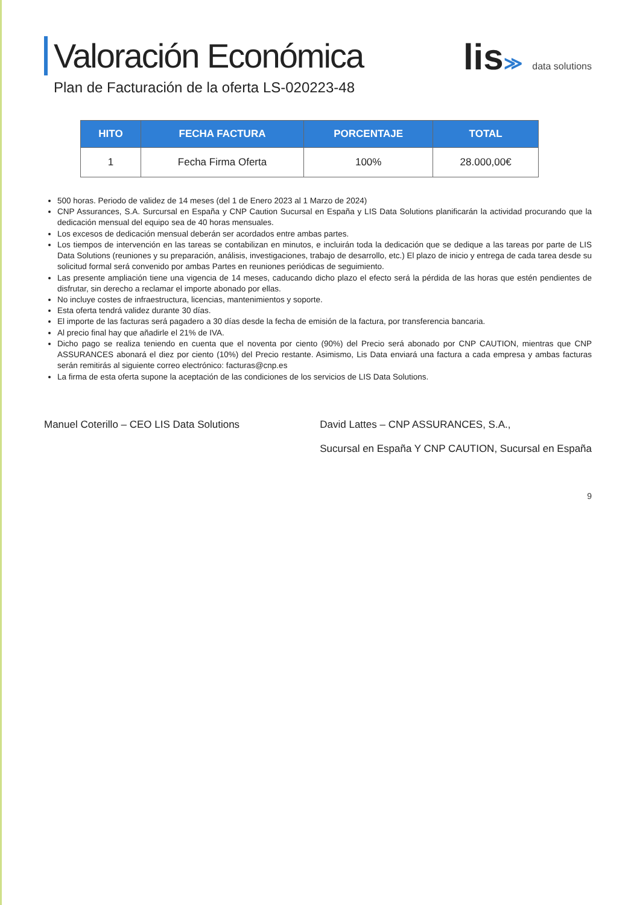Valoración Económica
Plan de Facturación de la oferta LS-020223-48
lis≫ data solutions
| HITO | FECHA FACTURA | PORCENTAJE | TOTAL |
| --- | --- | --- | --- |
| 1 | Fecha Firma Oferta | 100% | 28.000,00€ |
500 horas. Periodo de validez de 14 meses (del 1 de Enero 2023 al 1 Marzo de 2024)
CNP Assurances, S.A. Surcursal en España y CNP Caution Sucursal en España y LIS Data Solutions planificarán la actividad procurando que la dedicación mensual del equipo sea de 40 horas mensuales.
Los excesos de dedicación mensual deberán ser acordados entre ambas partes.
Los tiempos de intervención en las tareas se contabilizan en minutos, e incluirán toda la dedicación que se dedique a las tareas por parte de LIS Data Solutions (reuniones y su preparación, análisis, investigaciones, trabajo de desarrollo, etc.) El plazo de inicio y entrega de cada tarea desde su solicitud formal será convenido por ambas Partes en reuniones periódicas de seguimiento.
Las presente ampliación tiene una vigencia de 14 meses, caducando dicho plazo el efecto será la pérdida de las horas que estén pendientes de disfrutar, sin derecho a reclamar el importe abonado por ellas.
No incluye costes de infraestructura, licencias, mantenimientos y soporte.
Esta oferta tendrá validez durante 30 días.
El importe de las facturas será pagadero a 30 días desde la fecha de emisión de la factura, por transferencia bancaria.
Al precio final hay que añadirle el 21% de IVA.
Dicho pago se realiza teniendo en cuenta que el noventa por ciento (90%) del Precio será abonado por CNP CAUTION, mientras que CNP ASSURANCES abonará el diez por ciento (10%) del Precio restante. Asimismo, Lis Data enviará una factura a cada empresa y ambas facturas serán remitirás al siguiente correo electrónico: facturas@cnp.es
La firma de esta oferta supone la aceptación de las condiciones de los servicios de LIS Data Solutions.
Manuel Coterillo – CEO LIS Data Solutions
David Lattes – CNP ASSURANCES, S.A.,
Sucursal en España Y CNP CAUTION, Sucursal en España
9